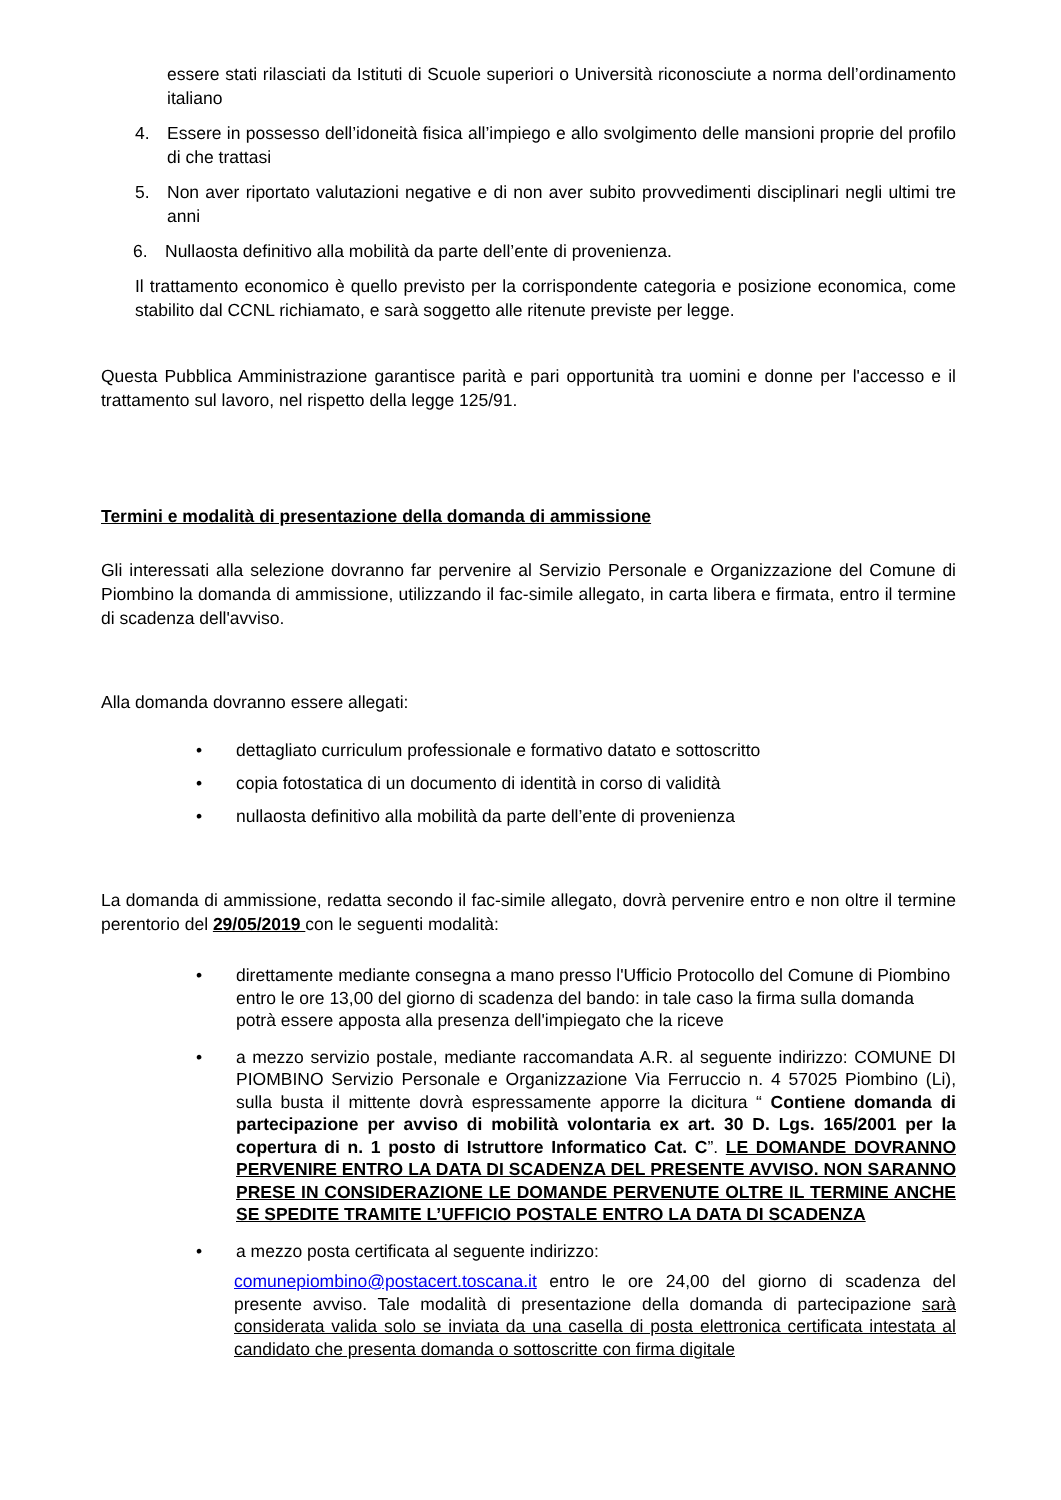essere stati rilasciati da Istituti di Scuole superiori o Università riconosciute a norma dell’ordinamento italiano
4. Essere in possesso dell’idoneità fisica all’impiego e allo svolgimento delle mansioni proprie del profilo di che trattasi
5. Non aver riportato valutazioni negative e di non aver subito provvedimenti disciplinari negli ultimi tre anni
6. Nullaosta definitivo alla mobilità da parte dell’ente di provenienza.
Il trattamento economico è quello previsto per la corrispondente categoria e posizione economica, come stabilito dal CCNL richiamato, e sarà soggetto alle ritenute previste per legge.
Questa Pubblica Amministrazione garantisce parità e pari opportunità tra uomini e donne per l'accesso e il trattamento sul lavoro, nel rispetto della legge 125/91.
Termini e modalità di presentazione della domanda di ammissione
Gli interessati alla selezione dovranno far pervenire al Servizio Personale e Organizzazione del Comune di Piombino la domanda di ammissione, utilizzando il fac-simile allegato, in carta libera e firmata, entro il termine di scadenza dell'avviso.
Alla domanda dovranno essere allegati:
• dettagliato curriculum professionale e formativo datato e sottoscritto
• copia fotostatica di un documento di identità in corso di validità
• nullaosta definitivo alla mobilità da parte dell’ente di provenienza
La domanda di ammissione, redatta secondo il fac-simile allegato, dovrà pervenire entro e non oltre il termine perentorio del 29/05/2019 con le seguenti modalità:
• direttamente mediante consegna a mano presso l'Ufficio Protocollo del Comune di Piombino entro le ore 13,00 del giorno di scadenza del bando: in tale caso la firma sulla domanda potrà essere apposta alla presenza dell'impiegato che la riceve
• a mezzo servizio postale, mediante raccomandata A.R. al seguente indirizzo: COMUNE DI PIOMBINO Servizio Personale e Organizzazione Via Ferruccio n. 4 57025 Piombino (Li), sulla busta il mittente dovrà espressamente apporre la dicitura “ Contiene domanda di partecipazione per avviso di mobilità volontaria ex art. 30 D. Lgs. 165/2001 per la copertura di n. 1 posto di Istruttore Informatico Cat. C”. LE DOMANDE DOVRANNO PERVENIRE ENTRO LA DATA DI SCADENZA DEL PRESENTE AVVISO. NON SARANNO PRESE IN CONSIDERAZIONE LE DOMANDE PERVENUTE OLTRE IL TERMINE ANCHE SE SPEDITE TRAMITE L’UFFICIO POSTALE ENTRO LA DATA DI SCADENZA
• a mezzo posta certificata al seguente indirizzo:
comunepiombino@postacert.toscana.it entro le ore 24,00 del giorno di scadenza del presente avviso. Tale modalità di presentazione della domanda di partecipazione sarà considerata valida solo se inviata da una casella di posta elettronica certificata intestata al candidato che presenta domanda o sottoscritte con firma digitale